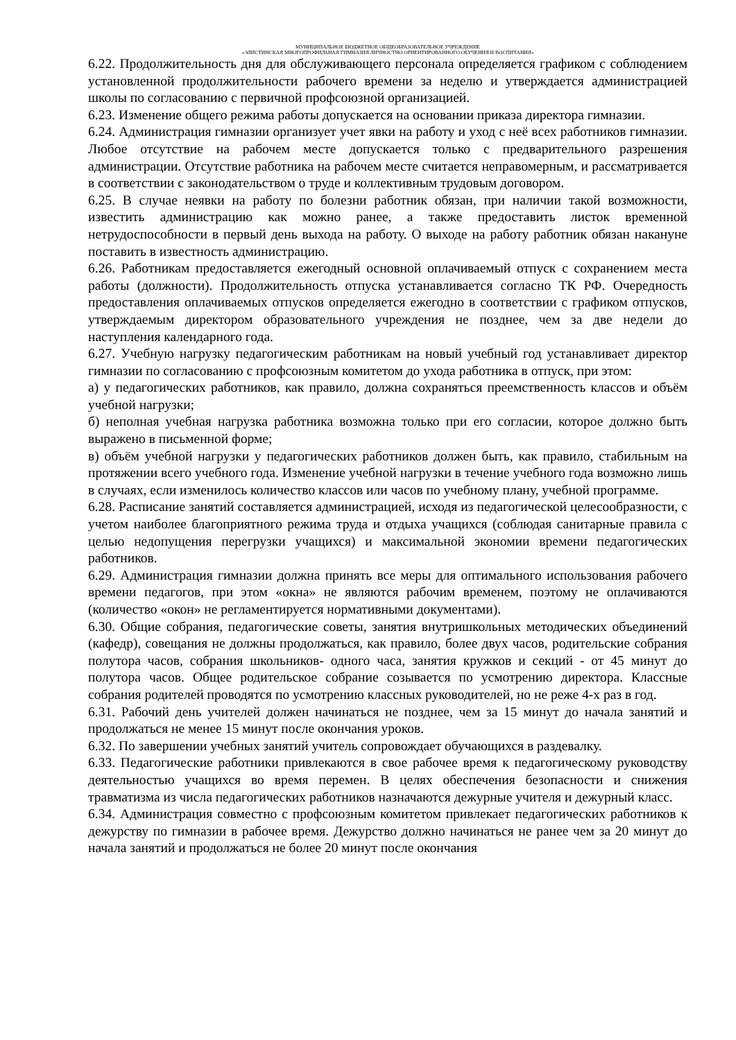МУНИЦИПАЛЬНОЕ БЮДЖЕТНОЕ ОБЩЕОБРАЗОВАТЕЛЬНОЕ УЧРЕЖДЕНИЕ
«ЭЛИСТИНСКАЯ МНОГОПРОФИЛЬНАЯ ГИМНАЗИЯ ЛИЧНОСТНО ОРИЕНТИРОВАННОГО ОБУЧЕНИЯ И ВОСПИТАНИЯ»
6.22. Продолжительность дня для обслуживающего персонала определяется графиком с соблюдением установленной продолжительности рабочего времени за неделю и утверждается администрацией школы по согласованию с первичной профсоюзной организацией.
6.23. Изменение общего режима работы допускается на основании приказа директора гимназии.
6.24. Администрация гимназии организует учет явки на работу и уход с неё всех работников гимназии. Любое отсутствие на рабочем месте допускается только с предварительного разрешения администрации. Отсутствие работника на рабочем месте считается неправомерным, и рассматривается в соответствии с законодательством о труде и коллективным трудовым договором.
6.25. В случае неявки на работу по болезни работник обязан, при наличии такой возможности, известить администрацию как можно ранее, а также предоставить листок временной нетрудоспособности в первый день выхода на работу. О выходе на работу работник обязан накануне поставить в известность администрацию.
6.26. Работникам предоставляется ежегодный основной оплачиваемый отпуск с сохранением места работы (должности). Продолжительность отпуска устанавливается согласно ТК РФ. Очередность предоставления оплачиваемых отпусков определяется ежегодно в соответствии с графиком отпусков, утверждаемым директором образовательного учреждения не позднее, чем за две недели до наступления календарного года.
6.27. Учебную нагрузку педагогическим работникам на новый учебный год устанавливает директор гимназии по согласованию с профсоюзным комитетом до ухода работника в отпуск, при этом:
а) у педагогических работников, как правило, должна сохраняться преемственность классов и объём учебной нагрузки;
б) неполная учебная нагрузка работника возможна только при его согласии, которое должно быть выражено в письменной форме;
в) объём учебной нагрузки у педагогических работников должен быть, как правило, стабильным на протяжении всего учебного года. Изменение учебной нагрузки в течение учебного года возможно лишь в случаях, если изменилось количество классов или часов по учебному плану, учебной программе.
6.28. Расписание занятий составляется администрацией, исходя из педагогической целесообразности, с учетом наиболее благоприятного режима труда и отдыха учащихся (соблюдая санитарные правила с целью недопущения перегрузки учащихся) и максимальной экономии времени педагогических работников.
6.29. Администрация гимназии должна принять все меры для оптимального использования рабочего времени педагогов, при этом «окна» не являются рабочим временем, поэтому не оплачиваются (количество «окон» не регламентируется нормативными документами).
6.30. Общие собрания, педагогические советы, занятия внутришкольных методических объединений (кафедр), совещания не должны продолжаться, как правило, более двух часов, родительские собрания полутора часов, собрания школьников- одного часа, занятия кружков и секций - от 45 минут до полутора часов. Общее родительское собрание созывается по усмотрению директора. Классные собрания родителей проводятся по усмотрению классных руководителей, но не реже 4-х раз в год.
6.31. Рабочий день учителей должен начинаться не позднее, чем за 15 минут до начала занятий и продолжаться не менее 15 минут после окончания уроков.
6.32. По завершении учебных занятий учитель сопровождает обучающихся в раздевалку.
6.33. Педагогические работники привлекаются в свое рабочее время к педагогическому руководству деятельностью учащихся во время перемен. В целях обеспечения безопасности и снижения травматизма из числа педагогических работников назначаются дежурные учителя и дежурный класс.
6.34. Администрация совместно с профсоюзным комитетом привлекает педагогических работников к дежурству по гимназии в рабочее время. Дежурство должно начинаться не ранее чем за 20 минут до начала занятий и продолжаться не более 20 минут после окончания